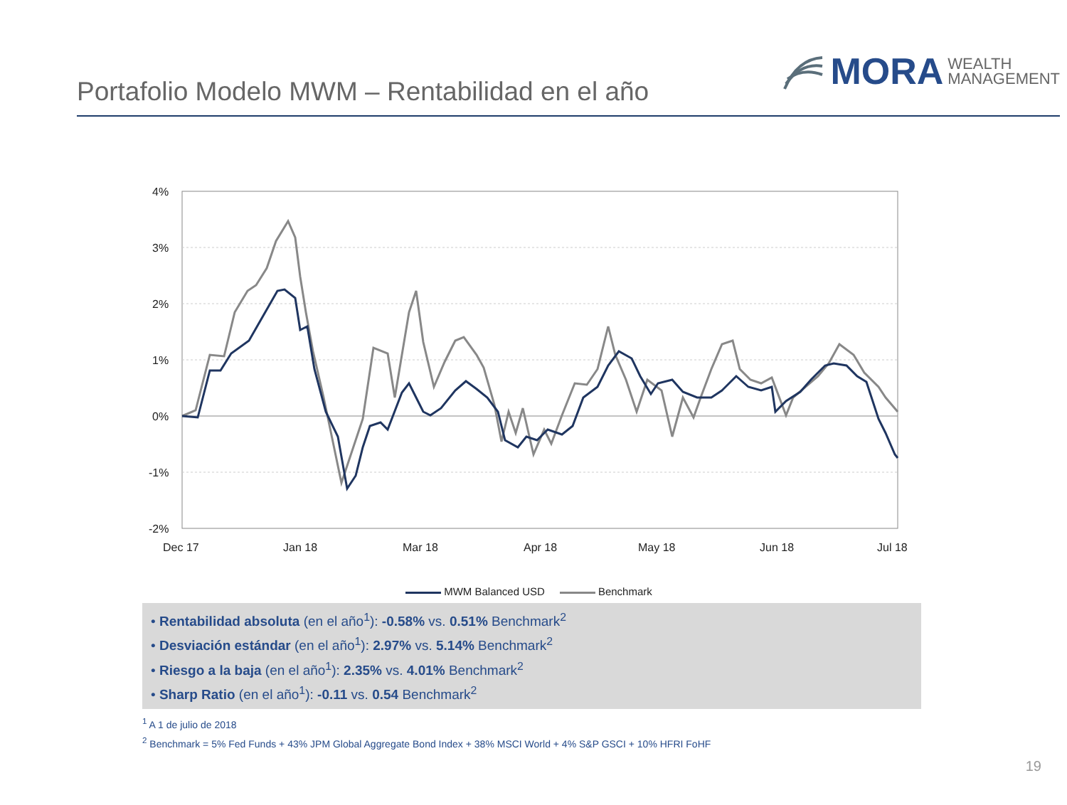Portafolio Modelo MWM – Rentabilidad en el año
MORA WEALTH
MANAGEMENT
4%
3%
2%
1%
0%
-1%
-2%
Dec 17
Jan 18
Mar 18
Apr 18
May 18
Jun 18
Jul 18
MWM Balanced USD Benchmark
• Rentabilidad absoluta (en el año<sup>1</sup>): -0.58% vs. 0.51% Benchmark<sup>2</sup>
• Desviación estándar (en el año<sup>1</sup>): 2.97% vs. 5.14% Benchmark<sup>2</sup>
• Riesgo a la baja (en el año<sup>1</sup>): 2.35% vs. 4.01% Benchmark<sup>2</sup>
• Sharp Ratio (en el año<sup>1</sup>): -0.11 vs. 0.54 Benchmark<sup>2</sup>
<sup>1</sup> A 1 de julio de 2018
<sup>2</sup> Benchmark = 5% Fed Funds + 43% JPM Global Aggregate Bond Index + 38% MSCI World + 4% S&P GSCI + 10% HFRI FoHF
19